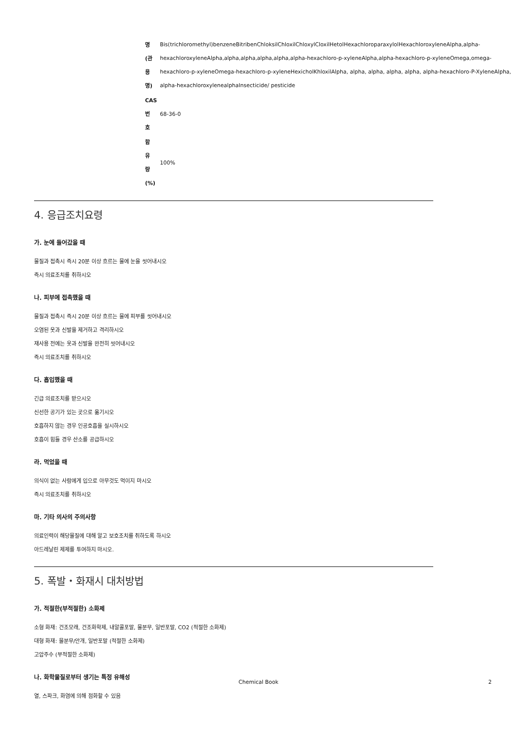| 명 (관 용 명) | Bis(trichloromethyl)benzeneBitribenChloksilChloxilChloxylCloxilHetolHexachloroparaxylolHexachloroxyleneAlpha,alpha-hexachloroxyleneAlpha,alpha,alpha,alpha,alpha,alpha-hexachloro-p-xyleneAlpha,alpha-hexachloro-p-xyleneOmega,omega-hexachloro-p-xyleneOmega-hexachloro-p-xyleneHexicholKhloxilAlpha, alpha, alpha, alpha, alpha, alpha-hexachloro-P-XyleneAlpha, alpha-hexachloroxylenealphaInsecticide/ pesticide |
| CAS 번 호 | 68-36-0 |
| 함 유 량 (%) | 100% |
4. 응급조치요령
가. 눈에 들어갔을 때
물질과 접촉시 즉시 20분 이상 흐르는 물에 눈을 씻어내시오
즉시 의료조치를 취하시오
나. 피부에 접촉했을 때
물질과 접촉시 즉시 20분 이상 흐르는 물에 피부를 씻어내시오
오염된 옷과 신발을 제거하고 격리하시오
재사용 전에는 옷과 신발을 완전히 씻어내시오
즉시 의료조치를 취하시오
다. 흡입했을 때
긴급 의료조치를 받으시오
신선한 공기가 있는 곳으로 옮기시오
호흡하지 않는 경우 인공호흡을 실시하시오
호흡이 힘들 경우 산소를 공급하시오
라. 먹었을 때
의식이 없는 사람에게 입으로 아무것도 먹이지 마시오
즉시 의료조치를 취하시오
마. 기타 의사의 주의사항
의료인력이 해당물질에 대해 알고 보호조치를 취하도록 하시오
아드레날린 제제를 투여하지 마시오.
5. 폭발・화재시 대처방법
가. 적절한(부적절한) 소화제
소형 화재: 건조모래, 건조화학제, 내알콜포말, 물분무, 일반포말, CO2 (적절한 소화제)
대형 화재: 물분무/안개, 일반포말 (적절한 소화제)
고압주수 (부적절한 소화제)
나. 화학물질로부터 생기는 특정 유해성
열, 스파크, 화염에 의해 점화할 수 있음
Chemical Book 2